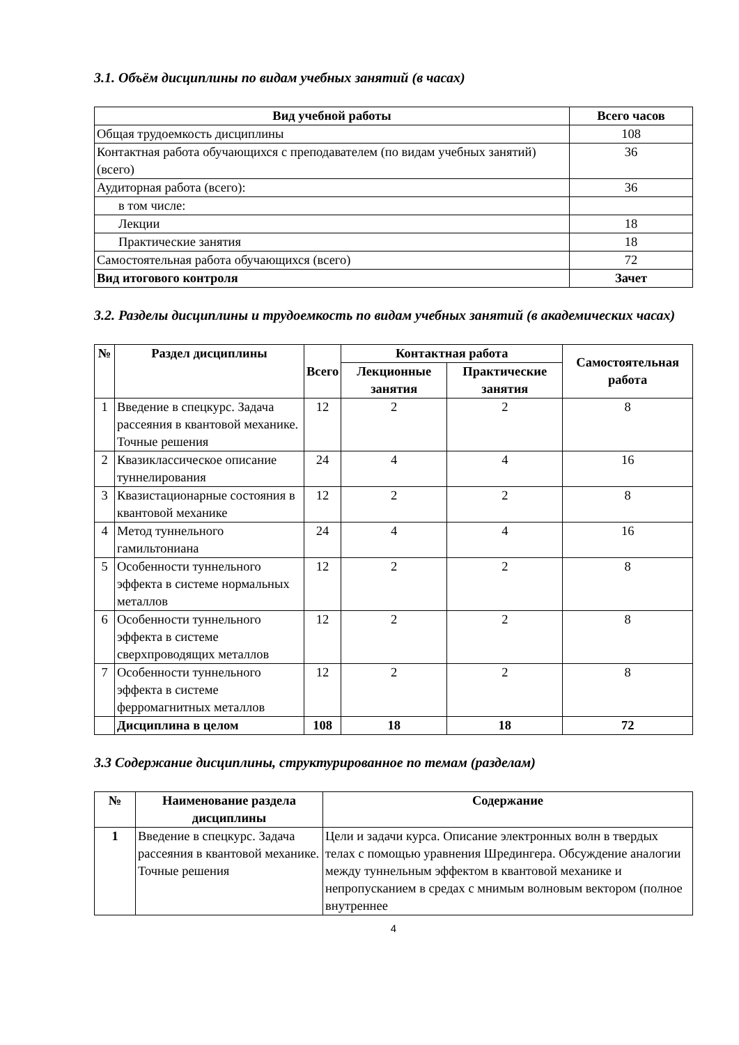3.1. Объём дисциплины по видам учебных занятий (в часах)
| Вид учебной работы | Всего часов |
| --- | --- |
| Общая трудоемкость дисциплины | 108 |
| Контактная работа обучающихся с преподавателем (по видам учебных занятий) (всего) | 36 |
| Аудиторная работа (всего): | 36 |
| в том числе: | |
| Лекции | 18 |
| Практические занятия | 18 |
| Самостоятельная работа обучающихся (всего) | 72 |
| Вид итогового контроля | Зачет |
3.2. Разделы дисциплины и трудоемкость по видам учебных занятий (в академических часах)
| № | Раздел дисциплины | Всего | Контактная работа | | Самостоятельная работа |
| --- | --- | --- | --- | --- | --- |
| | | | Лекционные занятия | Практические занятия | |
| 1 | Введение в спецкурс. Задача рассеяния в квантовой механике. Точные решения | 12 | 2 | 2 | 8 |
| 2 | Квазиклассическое описание туннелирования | 24 | 4 | 4 | 16 |
| 3 | Квазистационарные состояния в квантовой механике | 12 | 2 | 2 | 8 |
| 4 | Метод туннельного гамильтониана | 24 | 4 | 4 | 16 |
| 5 | Особенности туннельного эффекта в системе нормальных металлов | 12 | 2 | 2 | 8 |
| 6 | Особенности туннельного эффекта в системе сверхпроводящих металлов | 12 | 2 | 2 | 8 |
| 7 | Особенности туннельного эффекта в системе ферромагнитных металлов | 12 | 2 | 2 | 8 |
| | Дисциплина в целом | 108 | 18 | 18 | 72 |
3.3 Содержание дисциплины, структурированное по темам (разделам)
| № | Наименование раздела дисциплины | Содержание |
| --- | --- | --- |
| 1 | Введение в спецкурс. Задача рассеяния в квантовой механике. Точные решения | Цели и задачи курса. Описание электронных волн в твердых телах с помощью уравнения Шредингера. Обсуждение аналогии между туннельным эффектом в квантовой механике и непропусканием в средах с мнимым волновым вектором (полное внутреннее |
4